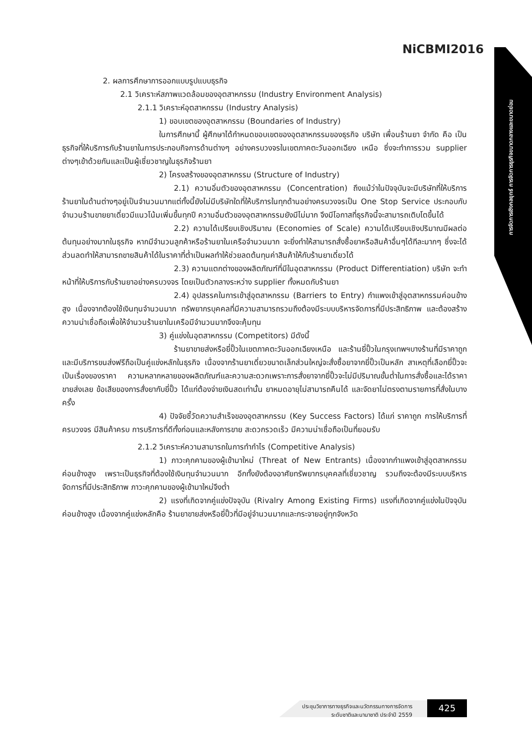NiCBMI2016
การจัดการเชิงกลยุทธ์ การจัดการธุรกิจขนาดกลางและขนาดย่อม
2. ผลการศึกษาการออกแบบรูปแบบธุรกิจ
2.1 วิเคราะห์สภาพแวดล้อมของอุตสาหกรรม (Industry Environment Analysis)
2.1.1 วิเคราะห์อุตสาหกรรม (Industry Analysis)
1) ขอบเขตของอุตสาหกรรม (Boundaries of Industry)
ในการศึกษานี้ ผู้ศึกษาได้กำหนดขอบเขตของอุตสาหกรรมของธุรกิจ บริษัท เพื่อนร้านยา จำกัด คือ เป็นธุรกิจที่ให้บริการกับร้านยาในการประกอบกิจการด้านต่างๆ อย่างครบวงจรในเขตภาคตะวันออกเฉียง เหนือ ซึ่งจะทำการรวม supplier ต่างๆเข้าด้วยกันและเป็นผู้เชี่ยวชาญในธุรกิจร้านยา
2) โครงสร้างของอุตสาหกรรม (Structure of Industry)
2.1) ความอิ่มตัวของอุตสาหกรรม (Concentration) ถึงแม้ว่าในปัจจุบันจะมีบริษัทที่ให้บริการร้านยาในด้านต่างๆอยู่เป็นจำนวนมากแต่ทั้งนี้ยังไม่มีบริษัทใดที่ให้บริการในทุกด้านอย่างครบวงจรเป็น One Stop Service ประกอบกับจำนวนร้านขายยาเดี่ยวมีแนวโน้มเพิ่มขึ้นทุกปี ความอิ่มตัวของอุตสาหกรรมยังมีไม่มาก จึงมีโอกาสที่ธุรกิจนี้จะสามารถเติบโตขึ้นได้
2.2) ความได้เปรียบเชิงปริมาณ (Economies of Scale) ความได้เปรียบเชิงปริมาณมีผลต่อต้นทุนอย่างมากในธุรกิจ หากมีจำนวนลูกค้าหรือร้านยาในเครือจำนวนมาก จะยิ่งทำให้สามารถสั่งซื้อยาหรือสินค้าอื่นๆได้ทีละมากๆ ซึ่งจะได้ส่วนลดทำให้สามารถขายสินค้าได้ในราคาที่ต่ำเป็นผลทำให้ช่วยลดต้นทุนค่าสินค้าให้กับร้านยาเดี่ยวได้
2.3) ความแตกต่างของผลิตภัณฑ์ที่มีในอุตสาหกรรม (Product Differentiation) บริษัท จะทำหน้าที่ให้บริการกับร้านยาอย่างครบวงจร โดยเป็นตัวกลางระหว่าง supplier ทั้งหมดกับร้านยา
2.4) อุปสรรคในการเข้าสู่อุตสาหกรรม (Barriers to Entry) กำแพงเข้าสู่อุตสาหกรรมค่อนข้างสูง เนื่องจากต้องใช้เงินทุนจำนวนมาก ทรัพยากรบุคคลที่มีความสามารถรวมถึงต้องมีระบบบริหารจัดการที่มีประสิทธิภาพ และต้องสร้างความน่าเชื่อถือเพื่อให้จำนวนร้านยาในเครือมีจำนวนมากจึงจะคุ้มทุน
3) คู่แข่งในอุตสาหกรรม (Competitors) มีดังนี้
ร้านยาขายส่งหรือยี่ปั๊วในเขตภาคตะวันออกเฉียงเหนือ และร้านยี่ปั๊วในกรุงเทพฯบางร้านที่มีราคาถูกและมีบริการขนส่งฟรีถือเป็นคู่แข่งหลักในธุรกิจ เนื่องจากร้านยาเดี่ยวขนาดเล็กส่วนใหญ่จะสั่งซื้อยาจากยี่ปั๊วเป็นหลัก สาเหตุที่เลือกยี่ปั๊วจะเป็นเรื่องของราคา ความหลากหลายของผลิตภัณฑ์และความสะดวกเพราะการสั่งยาจากยี่ปั๊วจะไม่มีปริมาณขั้นต่ำในการสั่งซื้อและได้ราคาขายส่งเลย ข้อเสียของการสั่งยากับยี่ปั๊ว ได้แก่ต้องจ่ายเงินสดเท่านั้น ยาหมดอายุไม่สามารถคืนได้ และจัดยาไม่ตรงตามรายการที่สั่งในบางครั้ง
4) ปัจจัยชี้วัดความสำเร็จของอุตสาหกรรม (Key Success Factors) ได้แก่ ราคาถูก การให้บริการที่ครบวงจร มีสินค้าครบ การบริการที่ดีทั้งก่อนและหลังการขาย สะดวกรวดเร็ว มีความน่าเชื่อถือเป็นที่ยอมรับ
2.1.2 วิเคราะห์ความสามารถในการทำกำไร (Competitive Analysis)
1) ภาวะคุกคามของผู้เข้ามาใหม่ (Threat of New Entrants) เนื่องจากกำแพงเข้าสู่อุตสาหกรรมค่อนข้างสูง เพราะเป็นธุรกิจที่ต้องใช้เงินทุนจำนวนมาก อีกทั้งยังต้องอาศัยทรัพยากรบุคคลที่เชี่ยวชาญ รวมถึงจะต้องมีระบบบริหารจัดการที่มีประสิทธิภาพ ภาวะคุกคามของผู้เข้ามาใหม่จึงต่ำ
2) แรงที่เกิดจากคู่แข่งปัจจุบัน (Rivalry Among Existing Firms) แรงที่เกิดจากคู่แข่งในปัจจุบันค่อนข้างสูง เนื่องจากคู่แข่งหลักคือ ร้านยาขายส่งหรือยี่ปั๊วที่มีอยู่จำนวนมากและกระจายอยู่ทุกจังหวัด
ประชุมวิชาการทางธุรกิจและนวัตกรรมทางการจัดการ
ระดับชาติและนานาชาติ ประจำปี 2559
425